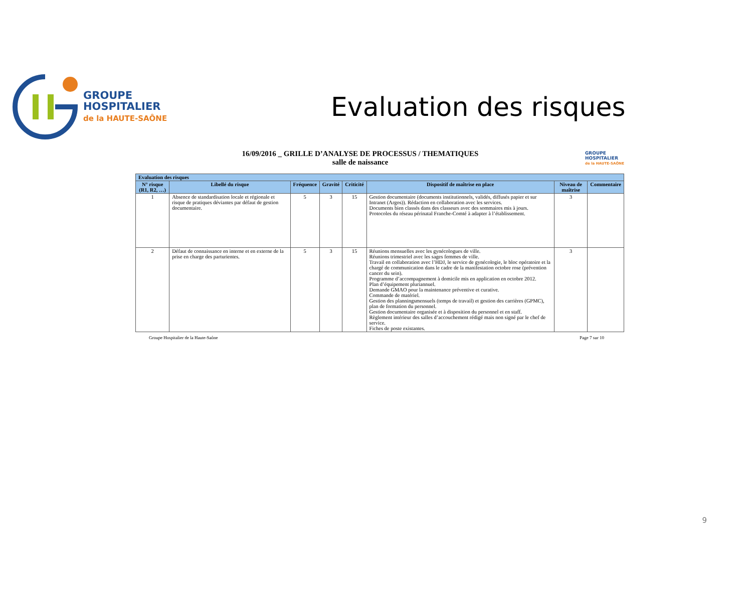GROUPE
HOSPITALIER
de la HAUTE-SAÔNE
Evaluation des risques
16/09/2016 _ GRILLE D’ANALYSE DE PROCESSUS / THEMATIQUES
salle de naissance
GROUPE
HOSPITALIER
de la HAUTE-SAÔNE
| Evaluation des risques | | | | | | | |
| --- | --- | --- | --- | --- | --- | --- | --- |
| N° risque (R1, R2, …) | Libellé du risque | Fréquence | Gravité | Criticité | Dispositif de maîtrise en place | Niveau de maîtrise | Commentaire |
| 1 | Absence de standardisation locale et régionale et risque de pratiques déviantes par défaut de gestion documentaire. | 5 | 3 | 15 | Gestion documentaire (documents institutionnels, validés, diffusés papier et sur Intranet (Argos)). Rédaction en collaboration avec les services. Documents bien classés dans des classeurs avec des sommaires mis à jours. Protocoles du réseau périnatal Franche-Comté à adapter à l’établissement. | 3 | |
| 2 | Défaut de connaissance en interne et en externe de la prise en charge des parturientes. | 5 | 3 | 15 | Réunions mensuelles avec les gynécologues de ville. Réunions trimestriel avec les sages femmes de ville. Travail en collaboration avec l’HDJ, le service de gynécologie, le bloc opératoire et la chargé de communication dans le cadre de la manifestation octobre rose (prévention cancer du sein). Programme d’accompagnement à domicile mis en application en octobre 2012. Plan d’équipement pluriannuel. Demande GMAO pour la maintenance préventive et curative. Commande de matériel. Gestion des planningsmensuels (temps de travail) et gestion des carrières (GPMC), plan de formation du personnel. Gestion documentaire organisée et à disposition du personnel et en staff. Règlement intérieur des salles d’accouchement rédigé mais non signé par le chef de service. Fiches de poste existantes. | 3 | |
Groupe Hospitalier de la Haute-Saône Page 7 sur 10
9